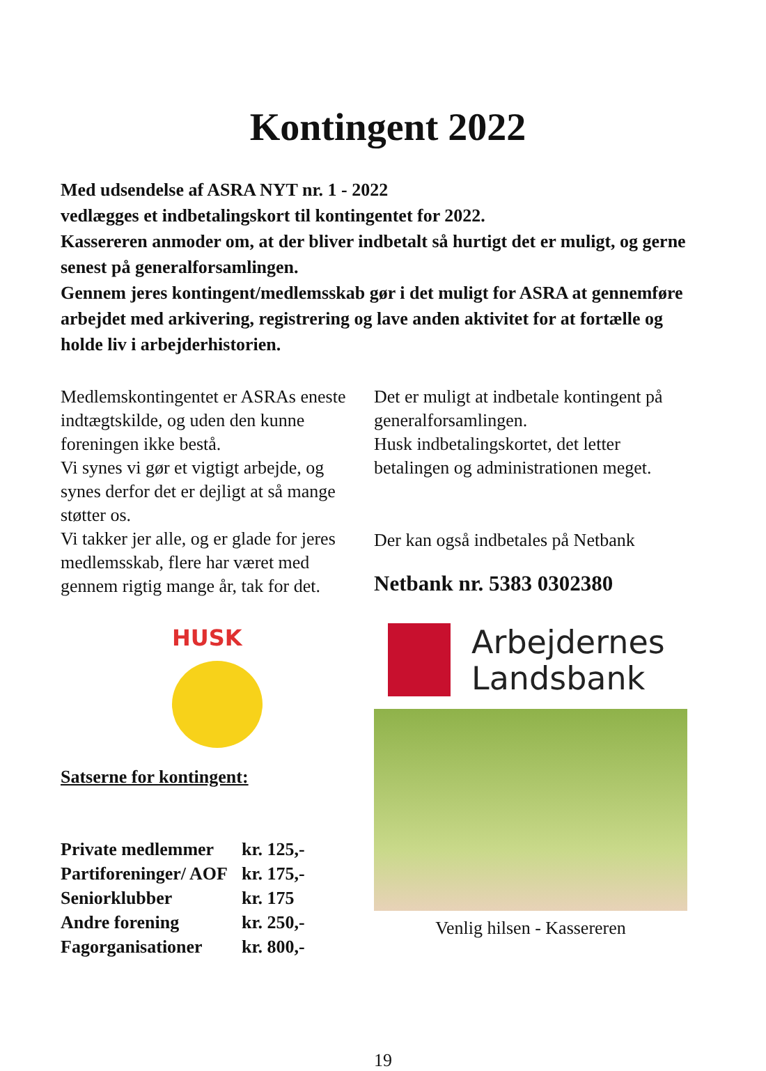Kontingent 2022
Med udsendelse af ASRA NYT nr. 1 - 2022
vedlægges et indbetalingskort til kontingentet for 2022.
Kassereren anmoder om, at der bliver indbetalt så hurtigt det er muligt, og gerne senest på generalforsamlingen.
Gennem jeres kontingent/medlemsskab gør i det muligt for ASRA at gennemføre arbejdet med arkivering, registrering og lave anden aktivitet for at fortælle og holde liv i arbejderhistorien.
Medlemskontingentet er ASRAs eneste indtægtskilde, og uden den kunne foreningen ikke bestå.
Vi synes vi gør et vigtigt arbejde, og synes derfor det er dejligt at så mange støtter os.
Vi takker jer alle, og er glade for jeres medlemsskab, flere har været med gennem rigtig mange år, tak for det.
HUSK
Satserne for kontingent:
| Private medlemmer | kr. 125,- |
| Partiforeninger/ AOF | kr. 175,- |
| Seniorklubber | kr. 175 |
| Andre forening | kr. 250,- |
| Fagorganisationer | kr. 800,- |
Det er muligt at indbetale kontingent på generalforsamlingen.
Husk indbetalingskortet, det letter betalingen og administrationen meget.
Der kan også indbetales på Netbank
Netbank nr. 5383 0302380
Arbejdernes
Landsbank
Venlig hilsen - Kassereren
19